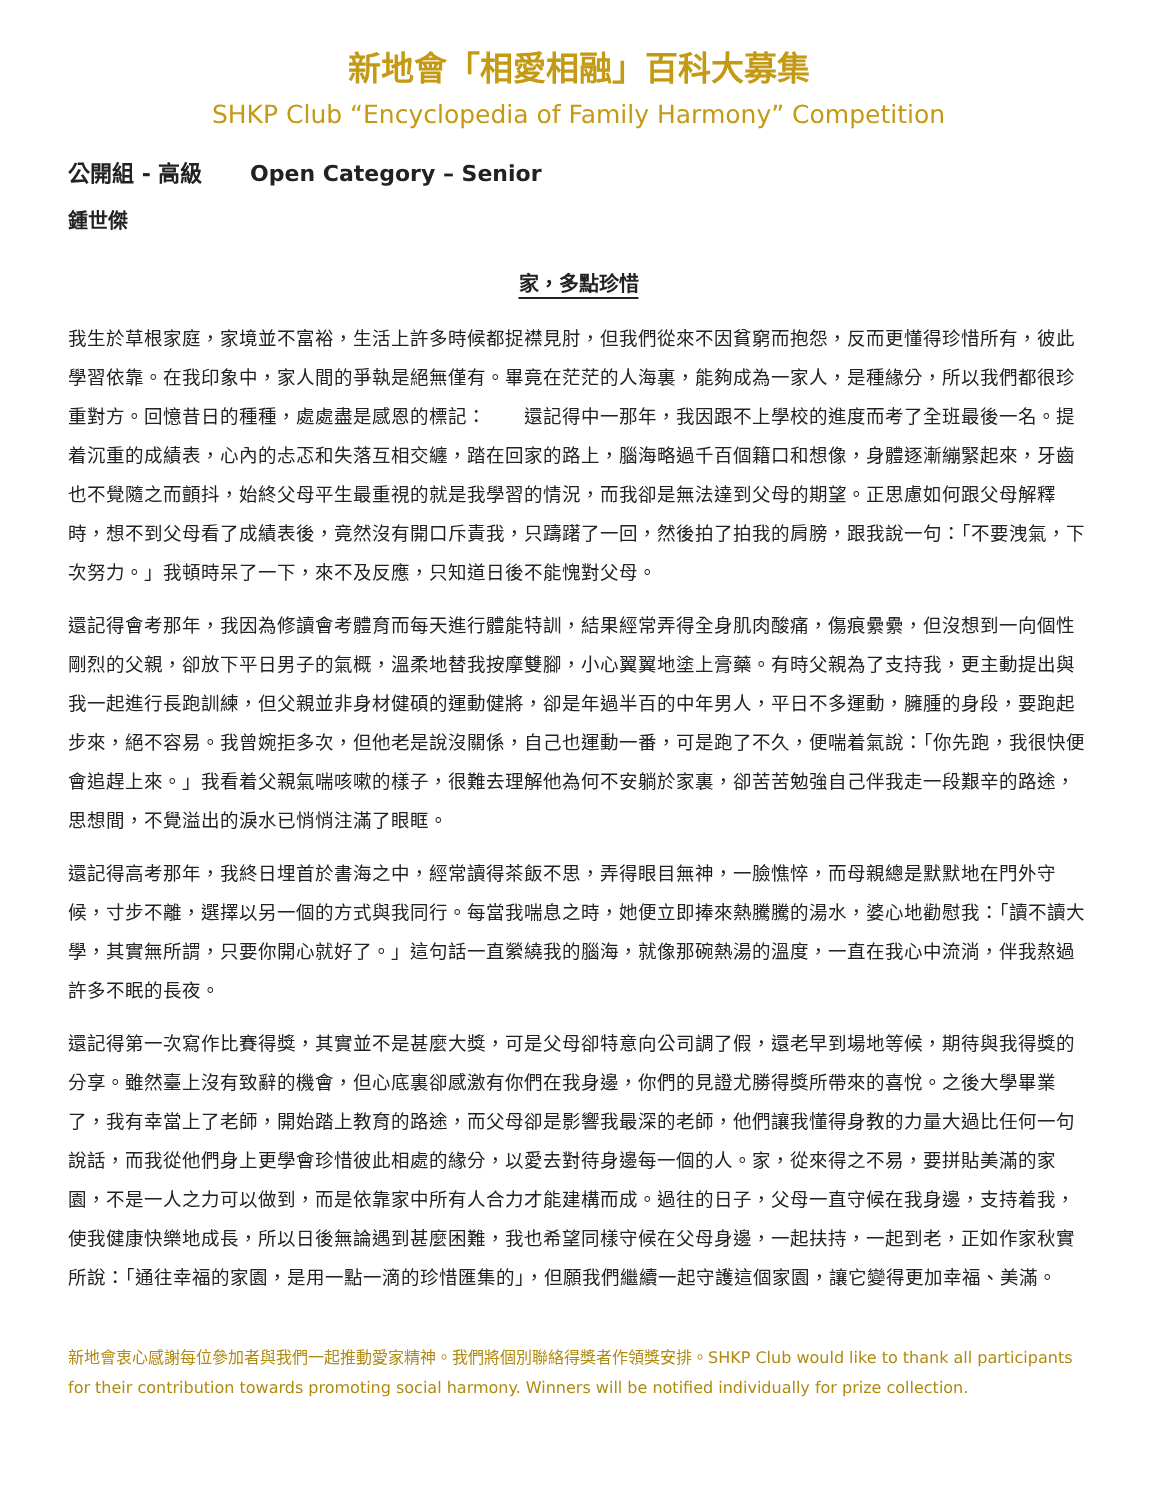新地會「相愛相融」百科大募集
SHKP Club “Encyclopedia of Family Harmony” Competition
公開組 - 高級 Open Category – Senior
鍾世傑
家，多點珍惜
我生於草根家庭，家境並不富裕，生活上許多時候都捉襟見肘，但我們從來不因貧窮而抱怨，反而更懂得珍惜所有，彼此學習依靠。在我印象中，家人間的爭執是絕無僅有。畢竟在茫茫的人海裏，能夠成為一家人，是種緣分，所以我們都很珍重對方。回憶昔日的種種，處處盡是感恩的標記：　　還記得中一那年，我因跟不上學校的進度而考了全班最後一名。提着沉重的成績表，心內的忐忑和失落互相交纏，踏在回家的路上，腦海略過千百個籍口和想像，身體逐漸繃緊起來，牙齒也不覺隨之而顫抖，始終父母平生最重視的就是我學習的情況，而我卻是無法達到父母的期望。正思慮如何跟父母解釋時，想不到父母看了成績表後，竟然沒有開口斥責我，只躊躇了一回，然後拍了拍我的肩膀，跟我說一句：「不要洩氣，下次努力。」我頓時呆了一下，來不及反應，只知道日後不能愧對父母。
還記得會考那年，我因為修讀會考體育而每天進行體能特訓，結果經常弄得全身肌肉酸痛，傷痕纍纍，但沒想到一向個性剛烈的父親，卻放下平日男子的氣概，溫柔地替我按摩雙腳，小心翼翼地塗上膏藥。有時父親為了支持我，更主動提出與我一起進行長跑訓練，但父親並非身材健碩的運動健將，卻是年過半百的中年男人，平日不多運動，臃腫的身段，要跑起步來，絕不容易。我曾婉拒多次，但他老是說沒關係，自己也運動一番，可是跑了不久，便喘着氣說：「你先跑，我很快便會追趕上來。」我看着父親氣喘咳嗽的樣子，很難去理解他為何不安躺於家裏，卻苦苦勉強自己伴我走一段艱辛的路途，思想間，不覺溢出的淚水已悄悄注滿了眼眶。
還記得高考那年，我終日埋首於書海之中，經常讀得茶飯不思，弄得眼目無神，一臉憔悴，而母親總是默默地在門外守候，寸步不離，選擇以另一個的方式與我同行。每當我喘息之時，她便立即捧來熱騰騰的湯水，婆心地勸慰我：「讀不讀大學，其實無所謂，只要你開心就好了。」這句話一直縈繞我的腦海，就像那碗熱湯的溫度，一直在我心中流淌，伴我熬過許多不眠的長夜。
還記得第一次寫作比賽得獎，其實並不是甚麼大獎，可是父母卻特意向公司調了假，還老早到場地等候，期待與我得獎的分享。雖然臺上沒有致辭的機會，但心底裏卻感激有你們在我身邊，你們的見證尤勝得獎所帶來的喜悅。之後大學畢業了，我有幸當上了老師，開始踏上教育的路途，而父母卻是影響我最深的老師，他們讓我懂得身教的力量大過比任何一句說話，而我從他們身上更學會珍惜彼此相處的緣分，以愛去對待身邊每一個的人。家，從來得之不易，要拼貼美滿的家園，不是一人之力可以做到，而是依靠家中所有人合力才能建構而成。過往的日子，父母一直守候在我身邊，支持着我，使我健康快樂地成長，所以日後無論遇到甚麼困難，我也希望同樣守候在父母身邊，一起扶持，一起到老，正如作家秋實所說：「通往幸福的家園，是用一點一滴的珍惜匯集的」，但願我們繼續一起守護這個家園，讓它變得更加幸福、美滿。
新地會衷心感謝每位參加者與我們一起推動愛家精神。我們將個別聯絡得獎者作領獎安排。SHKP Club would like to thank all participants for their contribution towards promoting social harmony. Winners will be notified individually for prize collection.